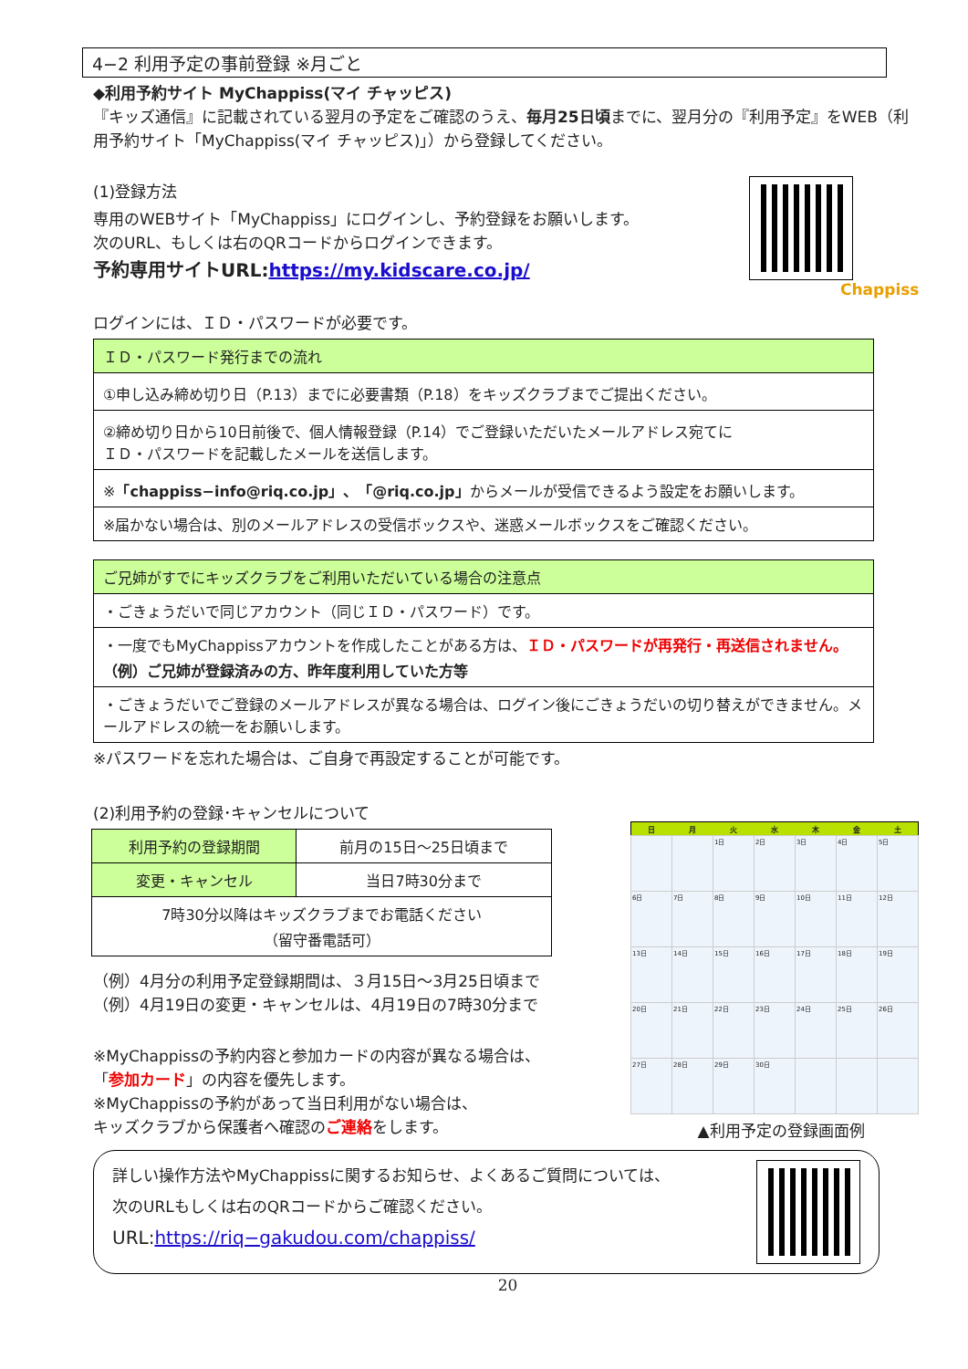4−2 利用予定の事前登録 ※月ごと
◆利用予約サイト MyChappiss(マイ チャッピス)
『キッズ通信』に記載されている翌月の予定をご確認のうえ、毎月25日頃までに、翌月分の『利用予定』をWEB（利用予約サイト「MyChappiss(マイ チャッピス)」）から登録してください。
(1)登録方法
専用のWEBサイト「MyChappiss」にログインし、予約登録をお願いします。
次のURL、もしくは右のQRコードからログインできます。
予約専用サイトURL:https://my.kidscare.co.jp/
Chappiss
ログインには、ＩＤ・パスワードが必要です。
| ＩＤ・パスワード発行までの流れ |
| ①申し込み締め切り日（P.13）までに必要書類（P.18）をキッズクラブまでご提出ください。 |
| ②締め切り日から10日前後で、個人情報登録（P.14）でご登録いただいたメールアドレス宛てに ＩＤ・パスワードを記載したメールを送信します。 |
| ※ 「chappiss−info@riq.co.jp」、「@riq.co.jp」 からメールが受信できるよう設定をお願いします。 |
| ※届かない場合は、別のメールアドレスの受信ボックスや、迷惑メールボックスをご確認ください。 |
| ご兄姉がすでにキッズクラブをご利用いただいている場合の注意点 |
| ・ごきょうだいで同じアカウント（同じＩＤ・パスワード）です。 |
| ・一度でもMyChappissアカウントを作成したことがある方は、 ＩＤ・パスワードが再発行・再送信されません。 （例）ご兄姉が登録済みの方、昨年度利用していた方等 |
| ・ごきょうだいでご登録のメールアドレスが異なる場合は、ログイン後にごきょうだいの切り替えができません。メールアドレスの統一をお願いします。 |
※パスワードを忘れた場合は、ご自身で再設定することが可能です。
(2)利用予約の登録･キャンセルについて
| 利用予約の登録期間 | 前月の15日〜25日頃まで |
| 変更・キャンセル | 当日7時30分まで |
| 7時30分以降はキッズクラブまでお電話ください （留守番電話可） | |
（例）4月分の利用予定登録期間は、３月15日〜3月25日頃まで
（例）4月19日の変更・キャンセルは、4月19日の7時30分まで
※MyChappissの予約内容と参加カードの内容が異なる場合は、
「参加カード」の内容を優先します。
※MyChappissの予約があって当日利用がない場合は、
キッズクラブから保護者へ確認のご連絡をします。
| 日 | 月 | 火 | 水 | 木 | 金 | 土 |
| --- | --- | --- | --- | --- | --- | --- |
| | | 1日 | 2日 | 3日 | 4日 | 5日 |
| 6日 | 7日 | 8日 | 9日 | 10日 | 11日 | 12日 |
| 13日 | 14日 | 15日 | 16日 | 17日 | 18日 | 19日 |
| 20日 | 21日 | 22日 | 23日 | 24日 | 25日 | 26日 |
| 27日 | 28日 | 29日 | 30日 | | | |
▲利用予定の登録画面例
詳しい操作方法やMyChappissに関するお知らせ、よくあるご質問については、
次のURLもしくは右のQRコードからご確認ください。
URL:https://riq−gakudou.com/chappiss/
20